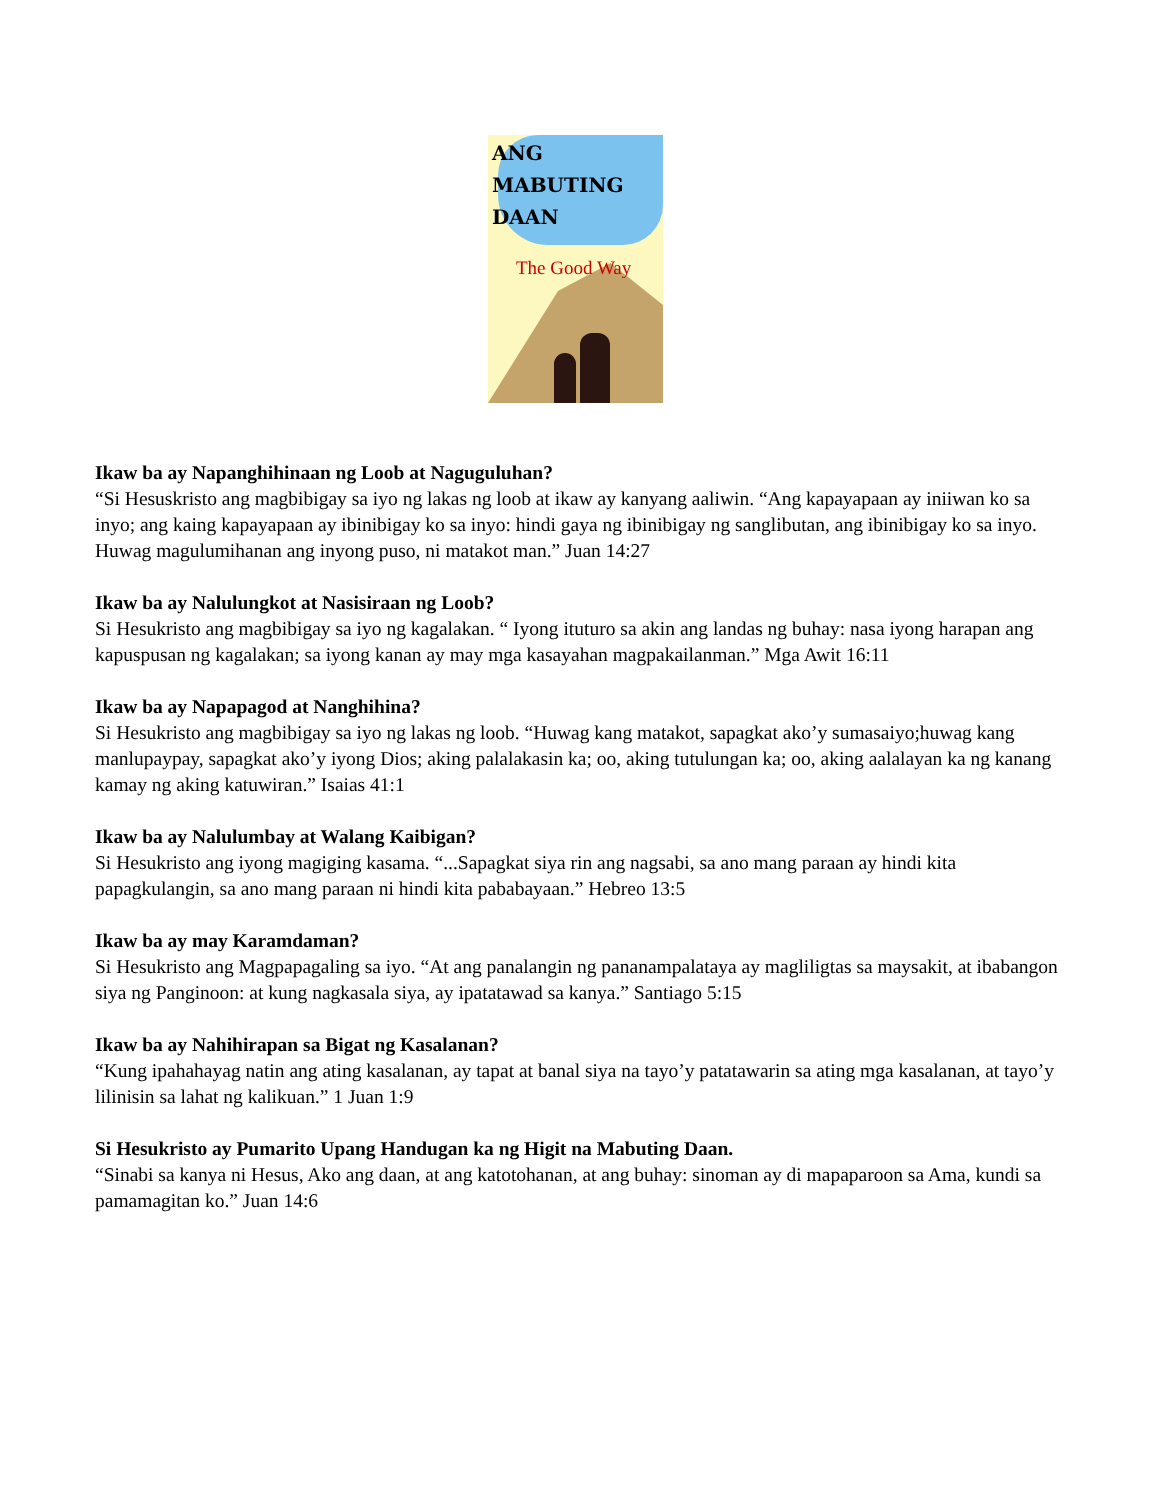ANG
MABUTING
DAAN
The Good Way
Ikaw ba ay Napanghihinaan ng Loob at Naguguluhan?
“Si Hesuskristo ang magbibigay sa iyo ng lakas ng loob at ikaw ay kanyang aaliwin. “Ang kapayapaan ay iniiwan ko sa inyo; ang kaing kapayapaan ay ibinibigay ko sa inyo: hindi gaya ng ibinibigay ng sanglibutan, ang ibinibigay ko sa inyo. Huwag magulumihanan ang inyong puso, ni matakot man.” Juan 14:27
Ikaw ba ay Nalulungkot at Nasisiraan ng Loob?
Si Hesukristo ang magbibigay sa iyo ng kagalakan. “ Iyong ituturo sa akin ang landas ng buhay: nasa iyong harapan ang kapuspusan ng kagalakan; sa iyong kanan ay may mga kasayahan magpakailanman.” Mga Awit 16:11
Ikaw ba ay Napapagod at Nanghihina?
Si Hesukristo ang magbibigay sa iyo ng lakas ng loob. “Huwag kang matakot, sapagkat ako’y sumasaiyo;huwag kang manlupaypay, sapagkat ako’y iyong Dios; aking palalakasin ka; oo, aking tutulungan ka; oo, aking aalalayan ka ng kanang kamay ng aking katuwiran.” Isaias 41:1
Ikaw ba ay Nalulumbay at Walang Kaibigan?
Si Hesukristo ang iyong magiging kasama. “...Sapagkat siya rin ang nagsabi, sa ano mang paraan ay hindi kita papagkulangin, sa ano mang paraan ni hindi kita pababayaan.” Hebreo 13:5
Ikaw ba ay may Karamdaman?
Si Hesukristo ang Magpapagaling sa iyo. “At ang panalangin ng pananampalataya ay magliligtas sa maysakit, at ibabangon siya ng Panginoon: at kung nagkasala siya, ay ipatatawad sa kanya.” Santiago 5:15
Ikaw ba ay Nahihirapan sa Bigat ng Kasalanan?
“Kung ipahahayag natin ang ating kasalanan, ay tapat at banal siya na tayo’y patatawarin sa ating mga kasalanan, at tayo’y lilinisin sa lahat ng kalikuan.” 1 Juan 1:9
Si Hesukristo ay Pumarito Upang Handugan ka ng Higit na Mabuting Daan.
“Sinabi sa kanya ni Hesus, Ako ang daan, at ang katotohanan, at ang buhay: sinoman ay di mapaparoon sa Ama, kundi sa pamamagitan ko.” Juan 14:6